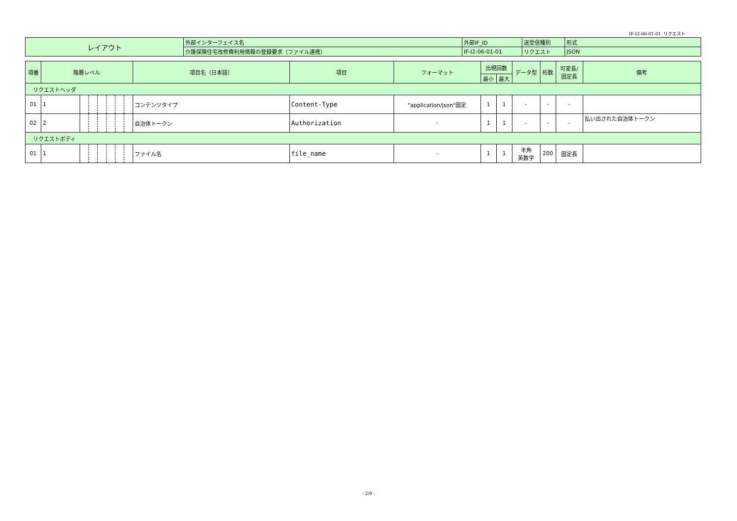IF-I2-06-01-01_リクエスト
| レイアウト | 外部インターフェイス名 | 外部IF_ID | 送受信種別 | 形式 |
| | 介護保険住宅改修費利用情報の登録要求（ファイル連携） | IF-I2-06-01-01 | リクエスト | JSON |
| 項番 | 階層レベル | | | | | | | 項目名（日本語） | 項目 | フォーマット | 出現回数 | | データ型 | 桁数 | 可変長/ 固定長 | 備考 |
| --- | --- | --- | --- | --- | --- | --- | --- | --- | --- | --- | --- | --- | --- | --- | --- | --- |
| | | | | | | | | | | | 最小 | 最大 | | | | |
| リクエストヘッダ | | | | | | | | | | | | | | | | |
| 01 | 1 | | | | | | | コンテンツタイプ | Content-Type | "application/json"固定 | 1 | 1 | - | - | - | |
| 02 | 2 | | | | | | | 自治体トークン | Authorization | - | 1 | 1 | - | - | - | 払い出された自治体トークン |
| リクエストボディ | | | | | | | | | | | | | | | | |
| 01 | 1 | | | | | | | ファイル名 | file_name | - | 1 | 1 | 半角 英数字 | 200 | 固定長 | |
- 2/9 -